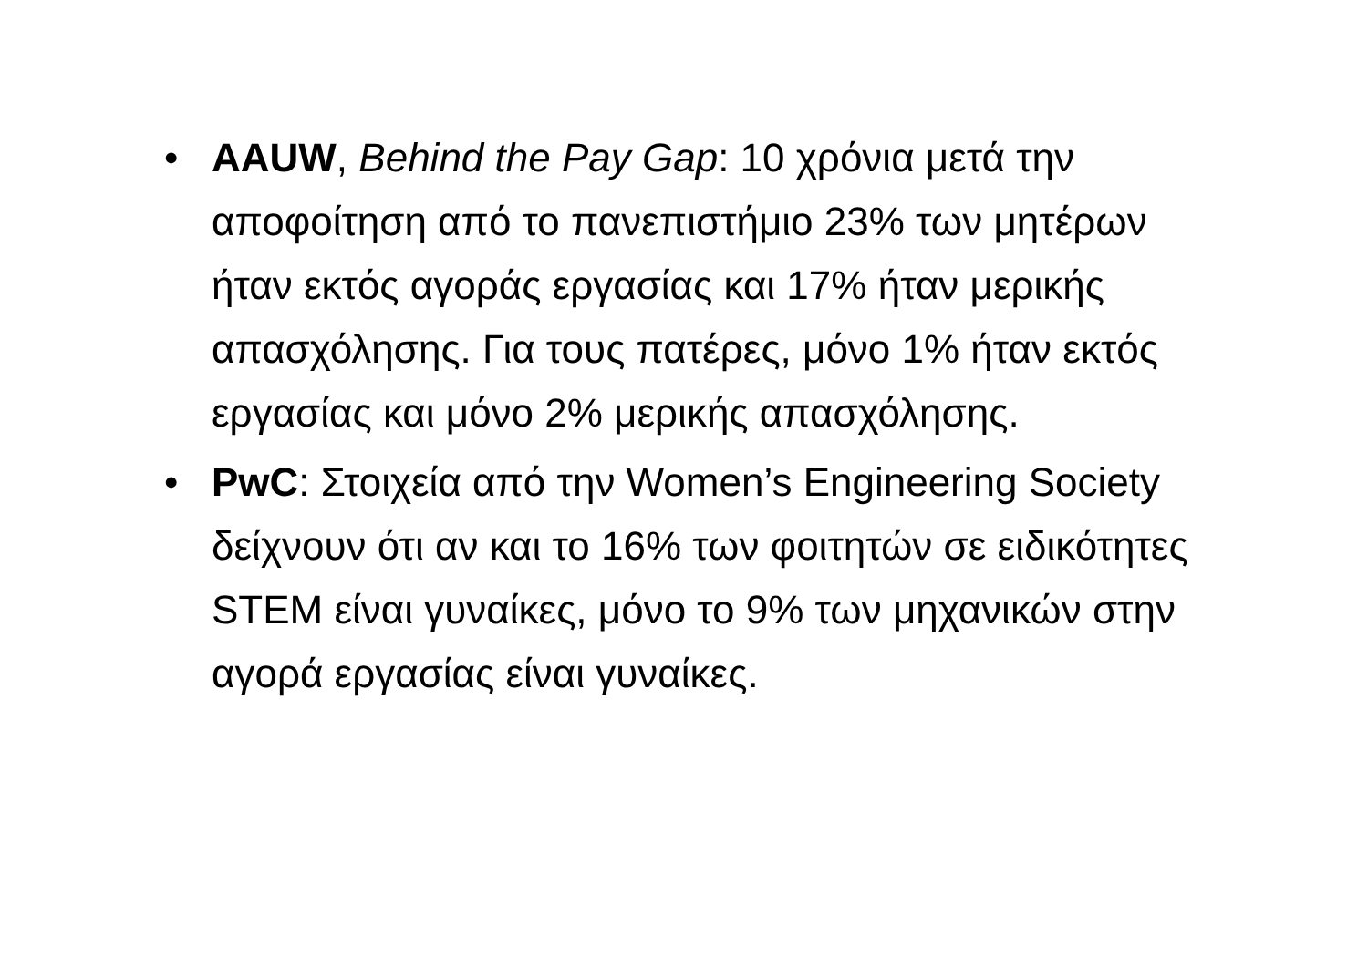• AAUW, Behind the Pay Gap: 10 χρόνια μετά την αποφοίτηση από το πανεπιστήμιο 23% των μητέρων ήταν εκτός αγοράς εργασίας και 17% ήταν μερικής απασχόλησης. Για τους πατέρες, μόνο 1% ήταν εκτός εργασίας και μόνο 2% μερικής απασχόλησης.
• PwC: Στοιχεία από την Women’s Engineering Society δείχνουν ότι αν και το 16% των φοιτητών σε ειδικότητες STEM είναι γυναίκες, μόνο το 9% των μηχανικών στην αγορά εργασίας είναι γυναίκες.